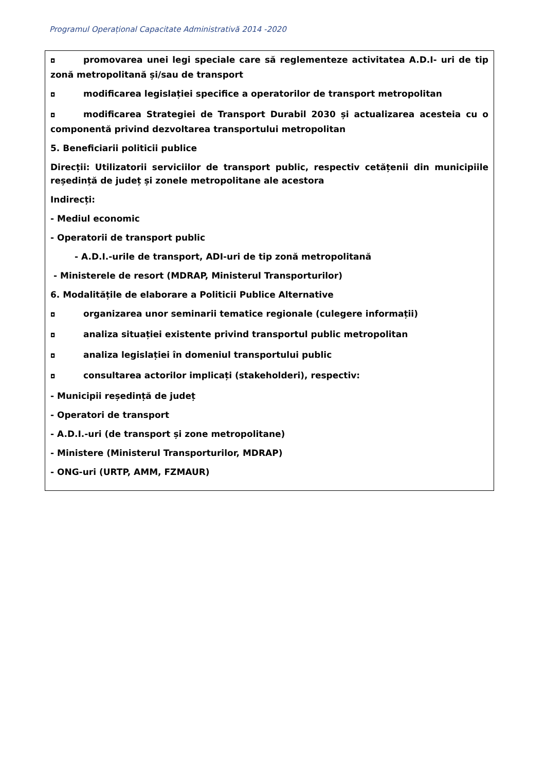Programul Operațional Capacitate Administrativă 2014 -2020
◘ promovarea unei legi speciale care să reglementeze activitatea A.D.I- uri de tip zonă metropolitană și/sau de transport
◘ modificarea legislației specifice a operatorilor de transport metropolitan
◘ modificarea Strategiei de Transport Durabil 2030 și actualizarea acesteia cu o componentă privind dezvoltarea transportului metropolitan
5. Beneficiarii politicii publice
Direcții: Utilizatorii serviciilor de transport public, respectiv cetățenii din municipiile reședință de județ și zonele metropolitane ale acestora
Indirecți:
- Mediul economic
- Operatorii de transport public
- A.D.I.-urile de transport, ADI-uri de tip zonă metropolitană
- Ministerele de resort (MDRAP, Ministerul Transporturilor)
6. Modalitățile de elaborare a Politicii Publice Alternative
◘ organizarea unor seminarii tematice regionale (culegere informații)
◘ analiza situației existente privind transportul public metropolitan
◘ analiza legislației în domeniul transportului public
◘ consultarea actorilor implicați (stakeholderi), respectiv:
- Municipii reședință de județ
- Operatori de transport
- A.D.I.-uri (de transport și zone metropolitane)
- Ministere (Ministerul Transporturilor, MDRAP)
- ONG-uri (URTP, AMM, FZMAUR)